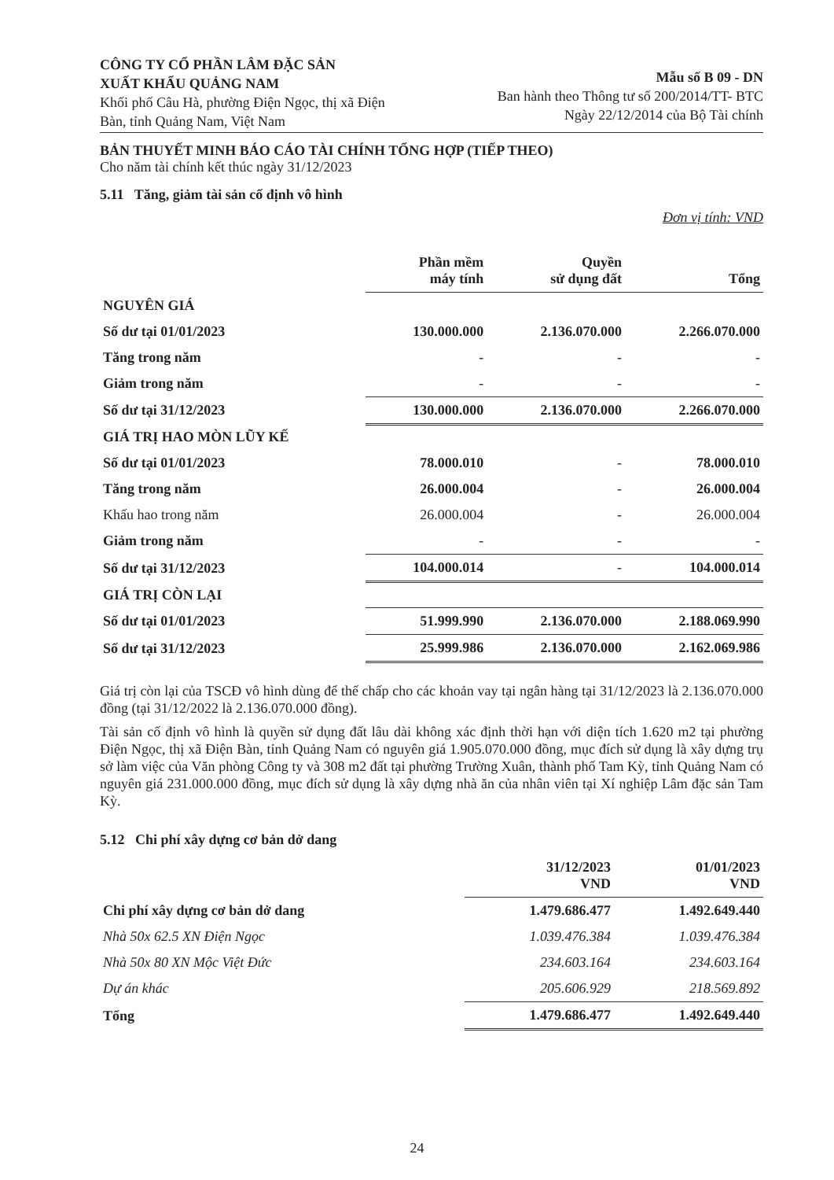CÔNG TY CỔ PHẦN LÂM ĐẶC SẢN
XUẤT KHẨU QUẢNG NAM
Khối phố Câu Hà, phường Điện Ngọc, thị xã Điện
Bàn, tỉnh Quảng Nam, Việt Nam
Mẫu số B 09 - DN
Ban hành theo Thông tư số 200/2014/TT- BTC
Ngày 22/12/2014 của Bộ Tài chính
BẢN THUYẾT MINH BÁO CÁO TÀI CHÍNH TỔNG HỢP (TIẾP THEO)
Cho năm tài chính kết thúc ngày 31/12/2023
5.11 Tăng, giảm tài sản cố định vô hình
Đơn vị tính: VND
| | Phần mềm máy tính | Quyền sử dụng đất | Tổng |
| --- | --- | --- | --- |
| NGUYÊN GIÁ | | | |
| Số dư tại 01/01/2023 | 130.000.000 | 2.136.070.000 | 2.266.070.000 |
| Tăng trong năm | - | - | - |
| Giảm trong năm | - | - | - |
| Số dư tại 31/12/2023 | 130.000.000 | 2.136.070.000 | 2.266.070.000 |
| GIÁ TRỊ HAO MÒN LŨY KẾ | | | |
| Số dư tại 01/01/2023 | 78.000.010 | - | 78.000.010 |
| Tăng trong năm | 26.000.004 | - | 26.000.004 |
| Khấu hao trong năm | 26.000.004 | - | 26.000.004 |
| Giảm trong năm | - | - | - |
| Số dư tại 31/12/2023 | 104.000.014 | - | 104.000.014 |
| GIÁ TRỊ CÒN LẠI | | | |
| Số dư tại 01/01/2023 | 51.999.990 | 2.136.070.000 | 2.188.069.990 |
| Số dư tại 31/12/2023 | 25.999.986 | 2.136.070.000 | 2.162.069.986 |
Giá trị còn lại của TSCĐ vô hình dùng để thế chấp cho các khoản vay tại ngân hàng tại 31/12/2023 là 2.136.070.000 đồng (tại 31/12/2022 là 2.136.070.000 đồng).
Tài sản cố định vô hình là quyền sử dụng đất lâu dài không xác định thời hạn với diện tích 1.620 m2 tại phường Điện Ngọc, thị xã Điện Bàn, tỉnh Quảng Nam có nguyên giá 1.905.070.000 đồng, mục đích sử dụng là xây dựng trụ sở làm việc của Văn phòng Công ty và 308 m2 đất tại phường Trường Xuân, thành phố Tam Kỳ, tỉnh Quảng Nam có nguyên giá 231.000.000 đồng, mục đích sử dụng là xây dựng nhà ăn của nhân viên tại Xí nghiệp Lâm đặc sản Tam Kỳ.
5.12 Chi phí xây dựng cơ bản dở dang
| | 31/12/2023 VND | 01/01/2023 VND |
| --- | --- | --- |
| Chi phí xây dựng cơ bản dở dang | 1.479.686.477 | 1.492.649.440 |
| Nhà 50x 62.5 XN Điện Ngọc | 1.039.476.384 | 1.039.476.384 |
| Nhà 50x 80 XN Mộc Việt Đức | 234.603.164 | 234.603.164 |
| Dự án khác | 205.606.929 | 218.569.892 |
| Tổng | 1.479.686.477 | 1.492.649.440 |
24